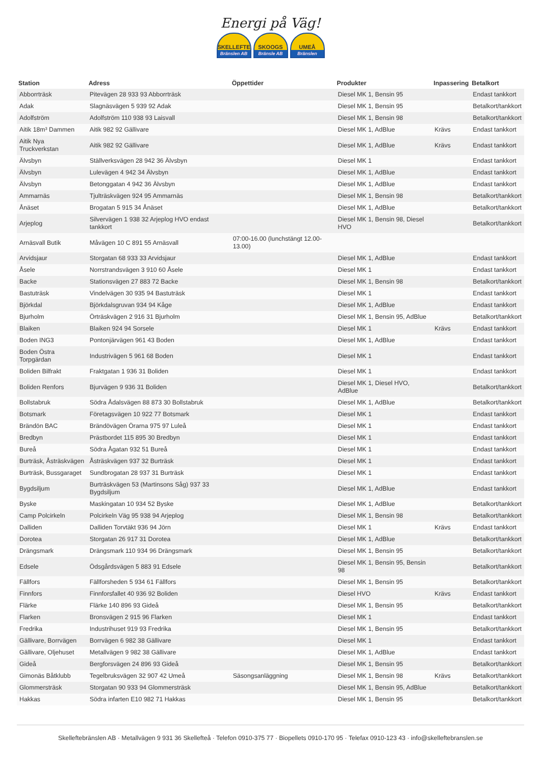Energi på Väg!
SKELLEFTE
Bränslen AB
SKOOGS
Bränsle AB
UMEÅ
Bränslen
| Station | Adress | Öppettider | Produkter | Inpassering | Betalkort |
| --- | --- | --- | --- | --- | --- |
| Abborrträsk | Pitevägen 28 933 93 Abborrträsk | | Diesel MK 1, Bensin 95 | | Endast tankkort |
| Adak | Slagnäsvägen 5 939 92 Adak | | Diesel MK 1, Bensin 95 | | Betalkort/tankkort |
| Adolfström | Adolfström 110 938 93 Laisvall | | Diesel MK 1, Bensin 98 | | Betalkort/tankkort |
| Aitik 18m³ Dammen | Aitik 982 92 Gällivare | | Diesel MK 1, AdBlue | Krävs | Endast tankkort |
| Aitik Nya Truckverkstan | Aitik 982 92 Gällivare | | Diesel MK 1, AdBlue | Krävs | Endast tankkort |
| Älvsbyn | Ställverksvägen 28 942 36 Älvsbyn | | Diesel MK 1 | | Endast tankkort |
| Älvsbyn | Lulevägen 4 942 34 Älvsbyn | | Diesel MK 1, AdBlue | | Endast tankkort |
| Älvsbyn | Betonggatan 4 942 36 Älvsbyn | | Diesel MK 1, AdBlue | | Endast tankkort |
| Ammarnäs | Tjulträskvägen 924 95 Ammarnäs | | Diesel MK 1, Bensin 98 | | Betalkort/tankkort |
| Ånäset | Brogatan 5 915 34 Ånäset | | Diesel MK 1, AdBlue | | Betalkort/tankkort |
| Arjeplog | Silvervägen 1 938 32 Arjeplog HVO endast tankkort | | Diesel MK 1, Bensin 98, Diesel HVO | | Betalkort/tankkort |
| Arnäsvall Butik | Måvägen 10 C 891 55 Arnäsvall | 07:00-16.00 (lunchstängt 12.00-13.00) | | | |
| Arvidsjaur | Storgatan 68 933 33 Arvidsjaur | | Diesel MK 1, AdBlue | | Endast tankkort |
| Åsele | Norrstrandsvägen 3 910 60 Åsele | | Diesel MK 1 | | Endast tankkort |
| Backe | Stationsvägen 27 883 72 Backe | | Diesel MK 1, Bensin 98 | | Betalkort/tankkort |
| Bastuträsk | Vindelvägen 30 935 94 Bastuträsk | | Diesel MK 1 | | Endast tankkort |
| Björkdal | Björkdalsgruvan 934 94 Kåge | | Diesel MK 1, AdBlue | | Endast tankkort |
| Bjurholm | Örträskvägen 2 916 31 Bjurholm | | Diesel MK 1, Bensin 95, AdBlue | | Betalkort/tankkort |
| Blaiken | Blaiken 924 94 Sorsele | | Diesel MK 1 | Krävs | Endast tankkort |
| Boden ING3 | Pontonjärvägen 961 43 Boden | | Diesel MK 1, AdBlue | | Endast tankkort |
| Boden Östra Torpgärdan | Industrivägen 5 961 68 Boden | | Diesel MK 1 | | Endast tankkort |
| Boliden Bilfrakt | Fraktgatan 1 936 31 Boliden | | Diesel MK 1 | | Endast tankkort |
| Boliden Renfors | Bjurvägen 9 936 31 Boliden | | Diesel MK 1, Diesel HVO, AdBlue | | Betalkort/tankkort |
| Bollstabruk | Södra Ådalsvägen 88 873 30 Bollstabruk | | Diesel MK 1, AdBlue | | Betalkort/tankkort |
| Botsmark | Företagsvägen 10 922 77 Botsmark | | Diesel MK 1 | | Endast tankkort |
| Brändön BAC | Brändövägen Örarna 975 97 Luleå | | Diesel MK 1 | | Endast tankkort |
| Bredbyn | Prästbordet 115 895 30 Bredbyn | | Diesel MK 1 | | Endast tankkort |
| Bureå | Södra Ågatan 932 51 Bureå | | Diesel MK 1 | | Endast tankkort |
| Burträsk, Åsträskvägen | Åsträskvägen 937 32 Burträsk | | Diesel MK 1 | | Endast tankkort |
| Burträsk, Bussgaraget | Sundbrogatan 28 937 31 Burträsk | | Diesel MK 1 | | Endast tankkort |
| Bygdsiljum | Burträskvägen 53 (Martinsons Såg) 937 33 Bygdsiljum | | Diesel MK 1, AdBlue | | Endast tankkort |
| Byske | Maskingatan 10 934 52 Byske | | Diesel MK 1, AdBlue | | Betalkort/tankkort |
| Camp Polcirkeln | Polcirkeln Väg 95 938 94 Arjeplog | | Diesel MK 1, Bensin 98 | | Betalkort/tankkort |
| Dalliden | Dalliden Torvtäkt 936 94 Jörn | | Diesel MK 1 | Krävs | Endast tankkort |
| Dorotea | Storgatan 26 917 31 Dorotea | | Diesel MK 1, AdBlue | | Betalkort/tankkort |
| Drängsmark | Drängsmark 110 934 96 Drängsmark | | Diesel MK 1, Bensin 95 | | Betalkort/tankkort |
| Edsele | Ödsgårdsvägen 5 883 91 Edsele | | Diesel MK 1, Bensin 95, Bensin 98 | | Betalkort/tankkort |
| Fällfors | Fällforsheden 5 934 61 Fällfors | | Diesel MK 1, Bensin 95 | | Betalkort/tankkort |
| Finnfors | Finnforsfallet 40 936 92 Boliden | | Diesel HVO | Krävs | Endast tankkort |
| Flärke | Flärke 140 896 93 Gideå | | Diesel MK 1, Bensin 95 | | Betalkort/tankkort |
| Flarken | Bronsvägen 2 915 96 Flarken | | Diesel MK 1 | | Endast tankkort |
| Fredrika | Industrihuset 919 93 Fredrika | | Diesel MK 1, Bensin 95 | | Betalkort/tankkort |
| Gällivare, Borrvägen | Borrvägen 6 982 38 Gällivare | | Diesel MK 1 | | Endast tankkort |
| Gällivare, Oljehuset | Metallvägen 9 982 38 Gällivare | | Diesel MK 1, AdBlue | | Endast tankkort |
| Gideå | Bergforsvägen 24 896 93 Gideå | | Diesel MK 1, Bensin 95 | | Betalkort/tankkort |
| Gimonäs Båtklubb | Tegelbruksvägen 32 907 42 Umeå | Säsongsanläggning | Diesel MK 1, Bensin 98 | Krävs | Betalkort/tankkort |
| Glommersträsk | Storgatan 90 933 94 Glommersträsk | | Diesel MK 1, Bensin 95, AdBlue | | Betalkort/tankkort |
| Hakkas | Södra infarten E10 982 71 Hakkas | | Diesel MK 1, Bensin 95 | | Betalkort/tankkort |
Skelleftebränslen AB · Metallvägen 9 931 36 Skellefteå · Telefon 0910-375 77 · Biopellets 0910-170 95 · Telefax 0910-123 43 · info@skelleftebranslen.se